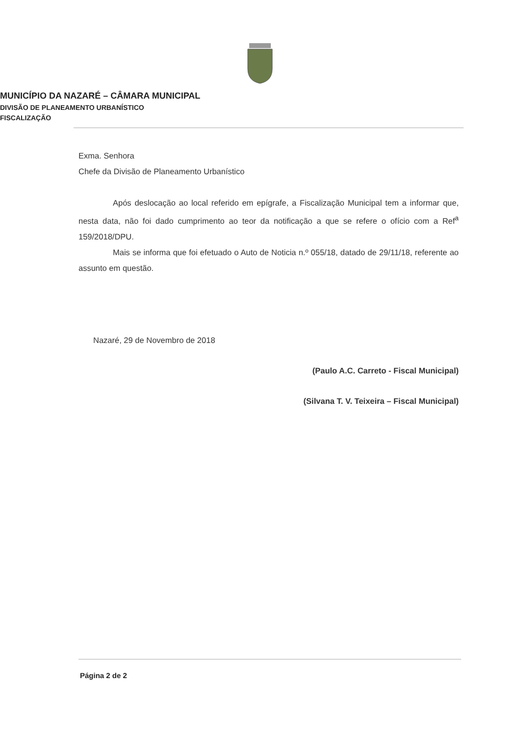MUNICÍPIO DA NAZARÉ – CÂMARA MUNICIPAL
DIVISÃO DE PLANEAMENTO URBANÍSTICO
FISCALIZAÇÃO
Exma. Senhora
Chefe da Divisão de Planeamento Urbanístico
Após deslocação ao local referido em epígrafe, a Fiscalização Municipal tem a informar que, nesta data, não foi dado cumprimento ao teor da notificação a que se refere o ofício com a Ref<sup>a</sup> 159/2018/DPU.
Mais se informa que foi efetuado o Auto de Noticia n.º 055/18, datado de 29/11/18, referente ao assunto em questão.
Nazaré, 29 de Novembro de 2018
(Paulo A.C. Carreto - Fiscal Municipal)
(Silvana T. V. Teixeira – Fiscal Municipal)
Página 2 de 2